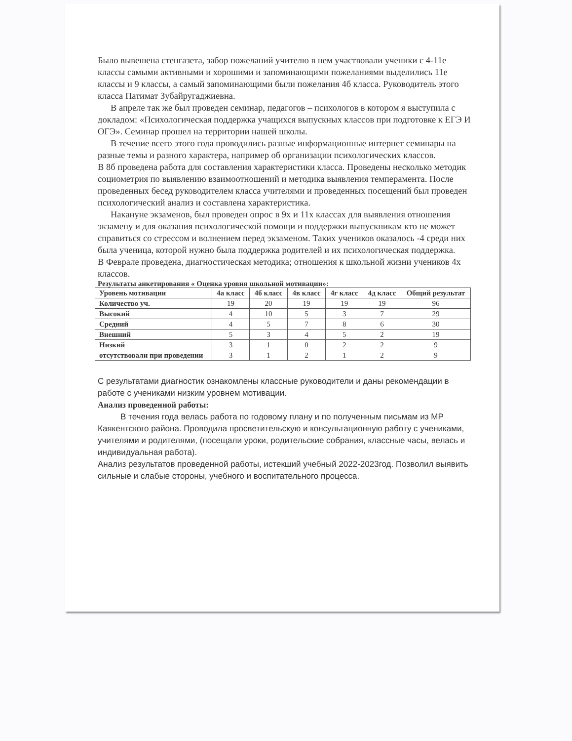Было вывешена стенгазета, забор пожеланий учителю в нем участвовали ученики с 4-11е классы самыми активными и хорошими и запоминающими пожеланиями выделились 11е классы и 9 классы, а самый запоминающими были пожелания 4б класса. Руководитель этого класса Патимат Зубайругаджиевна.
В апреле так же был проведен семинар, педагогов – психологов в котором я выступила с докладом: «Психологическая поддержка учащихся выпускных классов при подготовке к ЕГЭ И ОГЭ». Семинар прошел на территории нашей школы.
В течение всего этого года проводились разные информационные интернет семинары на разные темы и разного характера, например об организации психологических классов.
В 8б проведена работа для составления характеристики класса. Проведены несколько методик социометрия по выявлению взаимоотношений и методика выявления темперамента. После проведенных бесед руководителем класса учителями и проведенных посещений был проведен психологический анализ и составлена характеристика.
Накануне экзаменов, был проведен опрос в 9х и 11х классах для выявления отношения экзамену и для оказания психологической помощи и поддержки выпускникам кто не может справиться со стрессом и волнением перед экзаменом. Таких учеников оказалось -4 среди них была ученица, которой нужно была поддержка родителей и их психологическая поддержка.
В Феврале проведена, диагностическая методика; отношения к школьной жизни учеников 4х классов.
Результаты анкетирования « Оценка уровня школьной мотивации»:
| Уровень мотивации | 4а класс | 4б класс | 4в класс | 4г класс | 4д класс | Общий результат |
| --- | --- | --- | --- | --- | --- | --- |
| Количество уч. | 19 | 20 | 19 | 19 | 19 | 96 |
| Высокий | 4 | 10 | 5 | 3 | 7 | 29 |
| Средний | 4 | 5 | 7 | 8 | 6 | 30 |
| Внешний | 5 | 3 | 4 | 5 | 2 | 19 |
| Низкий | 3 | 1 | 0 | 2 | 2 | 9 |
| отсутствовали при проведении | 3 | 1 | 2 | 1 | 2 | 9 |
С результатами диагностик ознакомлены классные руководители и даны рекомендации в работе с учениками низким уровнем мотивации.
Анализ проведенной работы:
В течения года велась работа по годовому плану и по полученным письмам из МР Каякентского района. Проводила просветительскую и консультационную работу с учениками, учителями и родителями, (посещали уроки, родительские собрания, классные часы, велась и индивидуальная работа).
Анализ результатов проведенной работы, истекший учебный 2022-2023год. Позволил выявить сильные и слабые стороны, учебного и воспитательного процесса.